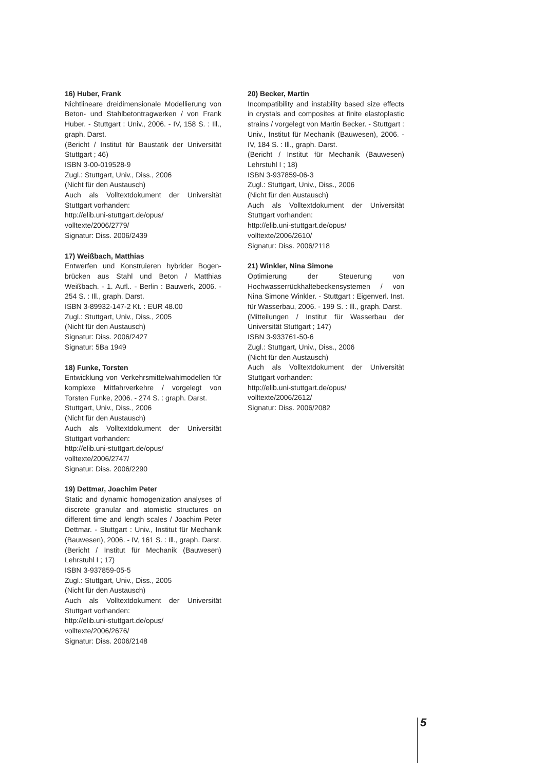16) Huber, Frank
Nichtlineare dreidimensionale Modellierung von Beton- und Stahlbetontragwerken / von Frank Huber. - Stuttgart : Univ., 2006. - IV, 158 S. : Ill., graph. Darst.
(Bericht / Institut für Baustatik der Universität Stuttgart ; 46)
ISBN 3-00-019528-9
Zugl.: Stuttgart, Univ., Diss., 2006
(Nicht für den Austausch)
Auch als Volltextdokument der Universität Stuttgart vorhanden:
http://elib.uni-stuttgart.de/opus/
volltexte/2006/2779/
Signatur: Diss. 2006/2439
17) Weißbach, Matthias
Entwerfen und Konstruieren hybrider Bogen­brücken aus Stahl und Beton / Matthias Weißbach. - 1. Aufl.. - Berlin : Bauwerk, 2006. - 254 S. : Ill., graph. Darst.
ISBN 3-89932-147-2 Kt. : EUR 48.00
Zugl.: Stuttgart, Univ., Diss., 2005
(Nicht für den Austausch)
Signatur: Diss. 2006/2427
Signatur: 5Ba 1949
18) Funke, Torsten
Entwicklung von Verkehrsmittelwahlmodellen für komplexe Mitfahrverkehre / vorgelegt von Torsten Funke, 2006. - 274 S. : graph. Darst.
Stuttgart, Univ., Diss., 2006
(Nicht für den Austausch)
Auch als Volltextdokument der Universität Stuttgart vorhanden:
http://elib.uni-stuttgart.de/opus/
volltexte/2006/2747/
Signatur: Diss. 2006/2290
19) Dettmar, Joachim Peter
Static and dynamic homogenization analyses of discrete granular and atomistic structures on different time and length scales / Joachim Peter Dettmar. - Stuttgart : Univ., Institut für Mechanik (Bauwesen), 2006. - IV, 161 S. : Ill., graph. Darst.
(Bericht / Institut für Mechanik (Bauwesen) Lehrstuhl I ; 17)
ISBN 3-937859-05-5
Zugl.: Stuttgart, Univ., Diss., 2005
(Nicht für den Austausch)
Auch als Volltextdokument der Universität Stuttgart vorhanden:
http://elib.uni-stuttgart.de/opus/
volltexte/2006/2676/
Signatur: Diss. 2006/2148
20) Becker, Martin
Incompatibility and instability based size effects in crystals and composites at finite elastoplastic strains / vorgelegt von Martin Becker. - Stuttgart : Univ., Institut für Mechanik (Bauwesen), 2006. - IV, 184 S. : Ill., graph. Darst.
(Bericht / Institut für Mechanik (Bauwesen) Lehrstuhl I ; 18)
ISBN 3-937859-06-3
Zugl.: Stuttgart, Univ., Diss., 2006
(Nicht für den Austausch)
Auch als Volltextdokument der Universität Stuttgart vorhanden:
http://elib.uni-stuttgart.de/opus/
volltexte/2006/2610/
Signatur: Diss. 2006/2118
21) Winkler, Nina Simone
Optimierung der Steuerung von Hochwasserrückhaltebeckensystemen / von Nina Simone Winkler. - Stuttgart : Eigenverl. Inst. für Wasserbau, 2006. - 199 S. : Ill., graph. Darst.
(Mitteilungen / Institut für Wasserbau der Universität Stuttgart ; 147)
ISBN 3-933761-50-6
Zugl.: Stuttgart, Univ., Diss., 2006
(Nicht für den Austausch)
Auch als Volltextdokument der Universität Stuttgart vorhanden:
http://elib.uni-stuttgart.de/opus/
volltexte/2006/2612/
Signatur: Diss. 2006/2082
5